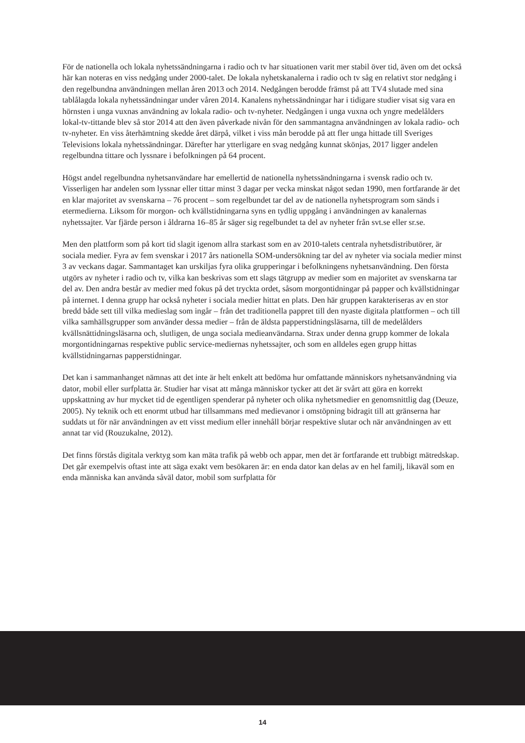För de nationella och lokala nyhetssändningarna i radio och tv har situationen varit mer stabil över tid, även om det också här kan noteras en viss nedgång under 2000-talet. De lokala nyhetskanalerna i radio och tv såg en relativt stor nedgång i den regelbundna användningen mellan åren 2013 och 2014. Nedgången berodde främst på att TV4 slutade med sina tablålagda lokala nyhetssändningar under våren 2014. Kanalens nyhetssändningar har i tidigare studier visat sig vara en hörnsten i unga vuxnas användning av lokala radio- och tv-nyheter. Nedgången i unga vuxna och yngre medelålders lokal-tv-tittande blev så stor 2014 att den även påverkade nivån för den sammantagna användningen av lokala radio- och tv-nyheter. En viss återhämtning skedde året därpå, vilket i viss mån berodde på att fler unga hittade till Sveriges Televisions lokala nyhetssändningar. Därefter har ytterligare en svag nedgång kunnat skönjas, 2017 ligger andelen regelbundna tittare och lyssnare i befolkningen på 64 procent.
Högst andel regelbundna nyhetsanvändare har emellertid de nationella nyhetssändningarna i svensk radio och tv. Visserligen har andelen som lyssnar eller tittar minst 3 dagar per vecka minskat något sedan 1990, men fortfarande är det en klar majoritet av svenskarna – 76 procent – som regelbundet tar del av de nationella nyhetsprogram som sänds i etermedierna. Liksom för morgon- och kvällstidningarna syns en tydlig uppgång i användningen av kanalernas nyhetssajter. Var fjärde person i åldrarna 16–85 år säger sig regelbundet ta del av nyheter från svt.se eller sr.se.
Men den plattform som på kort tid slagit igenom allra starkast som en av 2010-talets centrala nyhetsdistributörer, är sociala medier. Fyra av fem svenskar i 2017 års nationella SOM-undersökning tar del av nyheter via sociala medier minst 3 av veckans dagar. Sammantaget kan urskiljas fyra olika grupperingar i befolkningens nyhetsanvändning. Den första utgörs av nyheter i radio och tv, vilka kan beskrivas som ett slags tätgrupp av medier som en majoritet av svenskarna tar del av. Den andra består av medier med fokus på det tryckta ordet, såsom morgontidningar på papper och kvällstidningar på internet. I denna grupp har också nyheter i sociala medier hittat en plats. Den här gruppen karakteriseras av en stor bredd både sett till vilka medieslag som ingår – från det traditionella pappret till den nyaste digitala plattformen – och till vilka samhällsgrupper som använder dessa medier – från de äldsta papperstidningsläsarna, till de medelålders kvällsnättidningsläsarna och, slutligen, de unga sociala medieanvändarna. Strax under denna grupp kommer de lokala morgontidningarnas respektive public service-mediernas nyhetssajter, och som en alldeles egen grupp hittas kvällstidningarnas papperstidningar.
Det kan i sammanhanget nämnas att det inte är helt enkelt att bedöma hur omfattande människors nyhetsanvändning via dator, mobil eller surfplatta är. Studier har visat att många människor tycker att det är svårt att göra en korrekt uppskattning av hur mycket tid de egentligen spenderar på nyheter och olika nyhetsmedier en genomsnittlig dag (Deuze, 2005). Ny teknik och ett enormt utbud har tillsammans med medievanor i omstöpning bidragit till att gränserna har suddats ut för när användningen av ett visst medium eller innehåll börjar respektive slutar och när användningen av ett annat tar vid (Rouzukalne, 2012).
Det finns förstås digitala verktyg som kan mäta trafik på webb och appar, men det är fortfarande ett trubbigt mätredskap. Det går exempelvis oftast inte att säga exakt vem besökaren är: en enda dator kan delas av en hel familj, likaväl som en enda människa kan använda såväl dator, mobil som surfplatta för
14